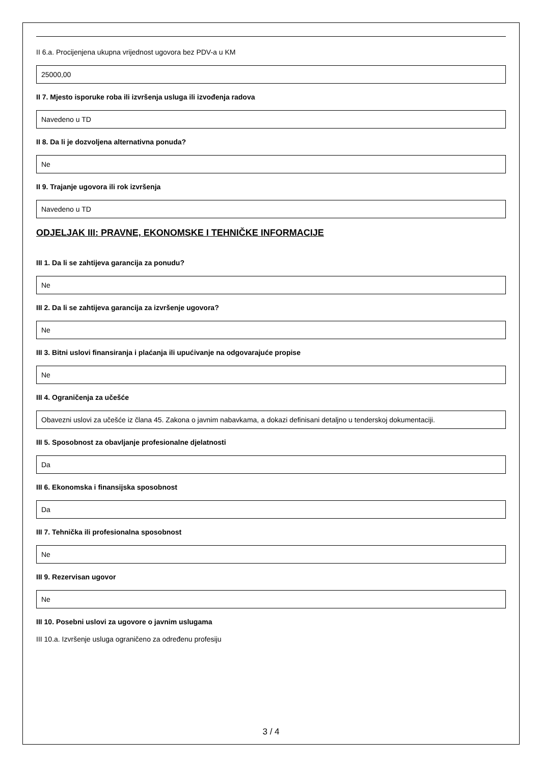II 6.a. Procijenjena ukupna vrijednost ugovora bez PDV-a u KM
25000,00
II 7. Mjesto isporuke roba ili izvršenja usluga ili izvođenja radova
Navedeno u TD
II 8. Da li je dozvoljena alternativna ponuda?
Ne
II 9. Trajanje ugovora ili rok izvršenja
Navedeno u TD
ODJELJAK III: PRAVNE, EKONOMSKE I TEHNIČKE INFORMACIJE
III 1. Da li se zahtijeva garancija za ponudu?
Ne
III 2. Da li se zahtijeva garancija za izvršenje ugovora?
Ne
III 3. Bitni uslovi finansiranja i plaćanja ili upućivanje na odgovarajuće propise
Ne
III 4. Ograničenja za učešće
Obavezni uslovi za učešće iz člana 45. Zakona o javnim nabavkama, a dokazi definisani detaljno u tenderskoj dokumentaciji.
III 5. Sposobnost za obavljanje profesionalne djelatnosti
Da
III 6. Ekonomska i finansijska sposobnost
Da
III 7. Tehnička ili profesionalna sposobnost
Ne
III 9. Rezervisan ugovor
Ne
III 10. Posebni uslovi za ugovore o javnim uslugama
III 10.a. Izvršenje usluga ograničeno za određenu profesiju
3 / 4